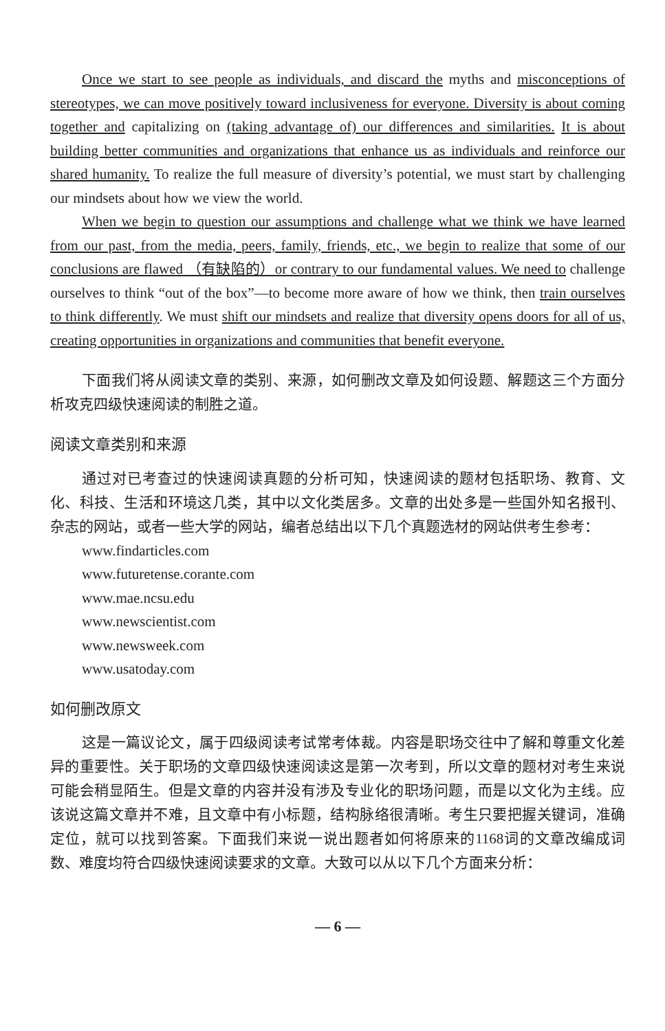Once we start to see people as individuals, and discard the myths and misconceptions of stereotypes, we can move positively toward inclusiveness for everyone. Diversity is about coming together and capitalizing on (taking advantage of) our differences and similarities. It is about building better communities and organizations that enhance us as individuals and reinforce our shared humanity. To realize the full measure of diversity’s potential, we must start by challenging our mindsets about how we view the world.
When we begin to question our assumptions and challenge what we think we have learned from our past, from the media, peers, family, friends, etc., we begin to realize that some of our conclusions are flawed （有缺陷的）or contrary to our fundamental values. We need to challenge ourselves to think “out of the box”—to become more aware of how we think, then train ourselves to think differently. We must shift our mindsets and realize that diversity opens doors for all of us, creating opportunities in organizations and communities that benefit everyone.
下面我们将从阅读文章的类别、来源，如何删改文章及如何设题、解题这三个方面分析攻克四级快速阅读的制胜之道。
阅读文章类别和来源
通过对已考查过的快速阅读真题的分析可知，快速阅读的题材包括职场、教育、文化、科技、生活和环境这几类，其中以文化类居多。文章的出处多是一些国外知名报刊、杂志的网站，或者一些大学的网站，编者总结出以下几个真题选材的网站供考生参考：
www.findarticles.com
www.futuretense.corante.com
www.mae.ncsu.edu
www.newscientist.com
www.newsweek.com
www.usatoday.com
如何删改原文
这是一篇议论文，属于四级阅读考试常考体裁。内容是职场交往中了解和尊重文化差异的重要性。关于职场的文章四级快速阅读这是第一次考到，所以文章的题材对考生来说可能会稍显陌生。但是文章的内容并没有涉及专业化的职场问题，而是以文化为主线。应该说这篇文章并不难，且文章中有小标题，结构脉络很清晰。考生只要把握关键词，准确定位，就可以找到答案。下面我们来说一说出题者如何将原来的1168词的文章改编成词数、难度均符合四级快速阅读要求的文章。大致可以从以下几个方面来分析：
— 6 —